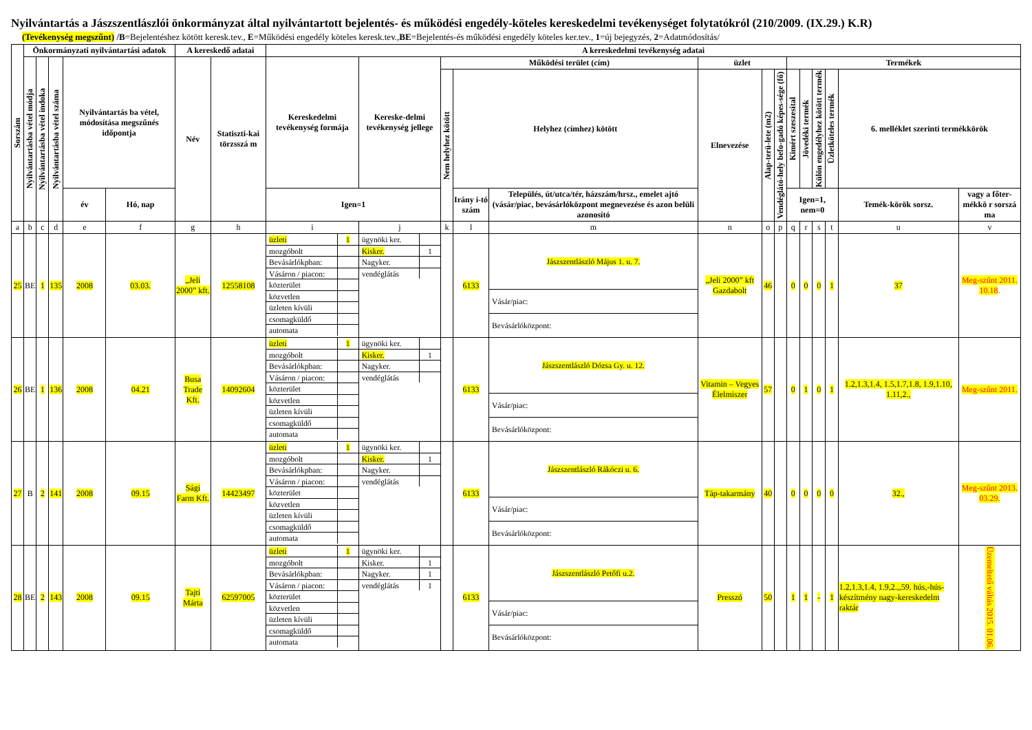Nyilvántartás a Jászszentlászlói önkormányzat által nyilvántartott bejelentés- és működési engedély-köteles kereskedelmi tevékenységet folytatókról (210/2009. (IX.29.) K.R)
(Tevékenység megszűnt) /B=Bejelentéshez kötött keresk.tev., E=Működési engedély köteles keresk.tev.,BE=Bejelentés-és működési engedély köteles ker.tev., 1=új bejegyzés, 2=Adatmódosítás/
| Sorszám | Önkormányzati nyilvántartási adatok | | | | | A kereskedő adatai | | A kereskedelmi tevékenység adatai | | | | | | | | | | | | | |
| --- | --- | --- | --- | --- | --- | --- | --- | --- | --- | --- | --- | --- | --- | --- | --- | --- | --- | --- | --- | --- | --- |
| | Nyilvántartásba vétel módja | Nyilvántartásba vétel indoka | Nyilvántartásba vétel száma | Nyilvántartás ba vétel, módosítása megszűnés időpontja | | Név | Statiszti-kai törzsszá m | Kereskedelmi tevékenység formája | Kereske-delmi tevékenység jellege | Működési terület (cím) | | | üzlet | | | Termékek | | | | | |
| | | | | | | | | | | Nem helyhez kötött | Helyhez (címhez) kötött | | Elnevezése | Alap-terü-lete (m2) | Vendéglátó-hely befo-gadó képes-sége (fő) | Kimért szeszesital | Jövedéki termék | Külön engedélyhez kötött termék | Üzletköteles termék | 6. melléklet szerinti termékkörök | |
| | | | | év | Hó, nap | | | Igen=1 | | | Irány í-tó szám | Település, út/utca/tér, házszám/hrsz., emelet ajtó (vásár/piac, bevásárlóközpont megnevezése és azon belüli azonosító | | | | Igen=1, nem=0 | | | | Temék-körök sorsz. | vagy a főter-mékkö r sorszá ma |
| a | b | c | d | e | f | g | h | i | j | k | l | m | n | o | p | q | r | s | t | u | v |
| 25 | BE | 1 | 135 | 2008 | 03.03. | „Jeli 2000” kft. | 12558108 | / üzleti / 1 / / mozgóbolt / / / Bevásárlókpban: / / / Vásáron / piacon: / / / közterület / / / közvetlen / / / üzleten kívüli / / / csomagküldő / / / automata / / | / ügynöki ker. / / / Kisker. / 1 / / Nagyker. / / / vendéglátás / / | | 6133 | / Jászszentlászló Május 1. u. 7. / / Vásár/piac: / / Bevásárlóközpont: / | „Jeli 2000” kft Gazdabolt | 46 | | 0 | 0 | 0 | 1 | 37 | Meg-szűnt 2011. 10.18 . |
| 26 | BE | 1 | 136 | 2008 | 04.21 | Busa Trade Kft. | 14092604 | / üzleti / 1 / / mozgóbolt / / / Bevásárlókpban: / / / Vásáron / piacon: / / / közterület / / / közvetlen / / / üzleten kívüli / / / csomagküldő / / / automata / / | / ügynöki ker. / / / Kisker. / 1 / / Nagyker. / / / vendéglátás / / | | 6133 | / Jászszentlászló Dózsa Gy. u. 12. / / Vásár/piac: / / Bevásárlóközpont: / | Vitamin – Vegyes Élelmiszer | 57 | | 0 | 1 | 0 | 1 | 1.2,1.3,1.4, 1.5,1.7,1.8, 1.9,1.10, 1.11,2., | Meg-szűnt 2011. |
| 27 | B | 2 | 141 | 2008 | 09.15 | Sági Farm Kft. | 14423497 | / üzleti / 1 / / mozgóbolt / / / Bevásárlókpban: / / / Vásáron / piacon: / / / közterület / / / közvetlen / / / üzleten kívüli / / / csomagküldő / / / automata / / | / ügynöki ker. / / / Kisker. / 1 / / Nagyker. / / / vendéglátás / / | | 6133 | / Jászszentlászló Rákóczi u. 6. / / Vásár/piac: / / Bevásárlóközpont: / | Táp-takarmány | 40 | | 0 | 0 | 0 | 0 | 32., | Meg-szűnt 2013. 03.29. |
| 28 | BE | 2 | 143 | 2008 | 09.15 | Tajti Márta | 62597005 | / üzleti / 1 / / mozgóbolt / / / Bevásárlókpban: / / / Vásáron / piacon: / / / közterület / / / közvetlen / / / üzleten kívüli / / / csomagküldő / / / automata / / | / ügynöki ker. / / / Kisker. / 1 / / Nagyker. / 1 / / vendéglátás / 1 / | | 6133 | / Jászszentlászló Petőfi u.2. / / Vásár/piac: / / Bevásárlóközpont: / | Presszó | 50 | | 1 | 1 | - | 1 | 1.2,1.3,1.4, 1.9,2.,,59. hús,-hús-készítmény nagy-kereskedelm raktár | Üzemeltető váltás 2015. 01.06. |